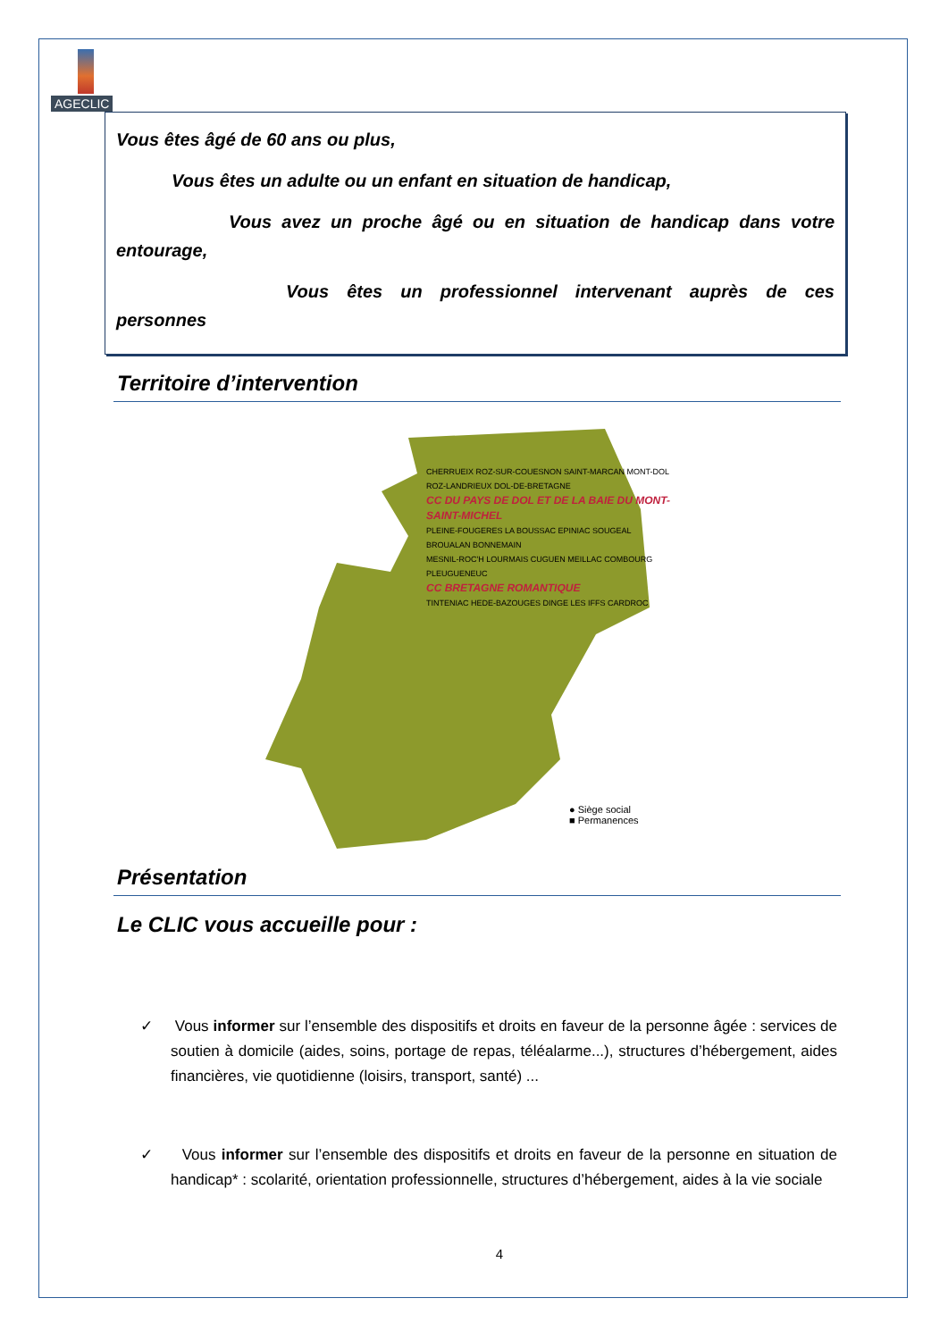AGECLIC
Vous êtes âgé de 60 ans ou plus,
Vous êtes un adulte ou un enfant en situation de handicap,
Vous avez un proche âgé ou en situation de handicap dans votre entourage,
Vous êtes un professionnel intervenant auprès de ces personnes
Territoire d’intervention
CHERRUEIX ROZ-SUR-COUESNON SAINT-MARCAN MONT-DOL ROZ-LANDRIEUX DOL-DE-BRETAGNE
CC DU PAYS DE DOL ET DE LA BAIE DU MONT-SAINT-MICHEL
PLEINE-FOUGERES LA BOUSSAC EPINIAC SOUGEAL BROUALAN BONNEMAIN
MESNIL-ROC'H LOURMAIS CUGUEN MEILLAC COMBOURG PLEUGUENEUC
CC BRETAGNE ROMANTIQUE
TINTENIAC HEDE-BAZOUGES DINGE LES IFFS CARDROC
● Siège social
■ Permanences
Présentation
Le CLIC vous accueille pour :
✓ Vous informer sur l’ensemble des dispositifs et droits en faveur de la personne âgée : services de soutien à domicile (aides, soins, portage de repas, téléalarme...), structures d’hébergement, aides financières, vie quotidienne (loisirs, transport, santé) ...
✓ Vous informer sur l’ensemble des dispositifs et droits en faveur de la personne en situation de handicap* : scolarité, orientation professionnelle, structures d’hébergement, aides à la vie sociale
4